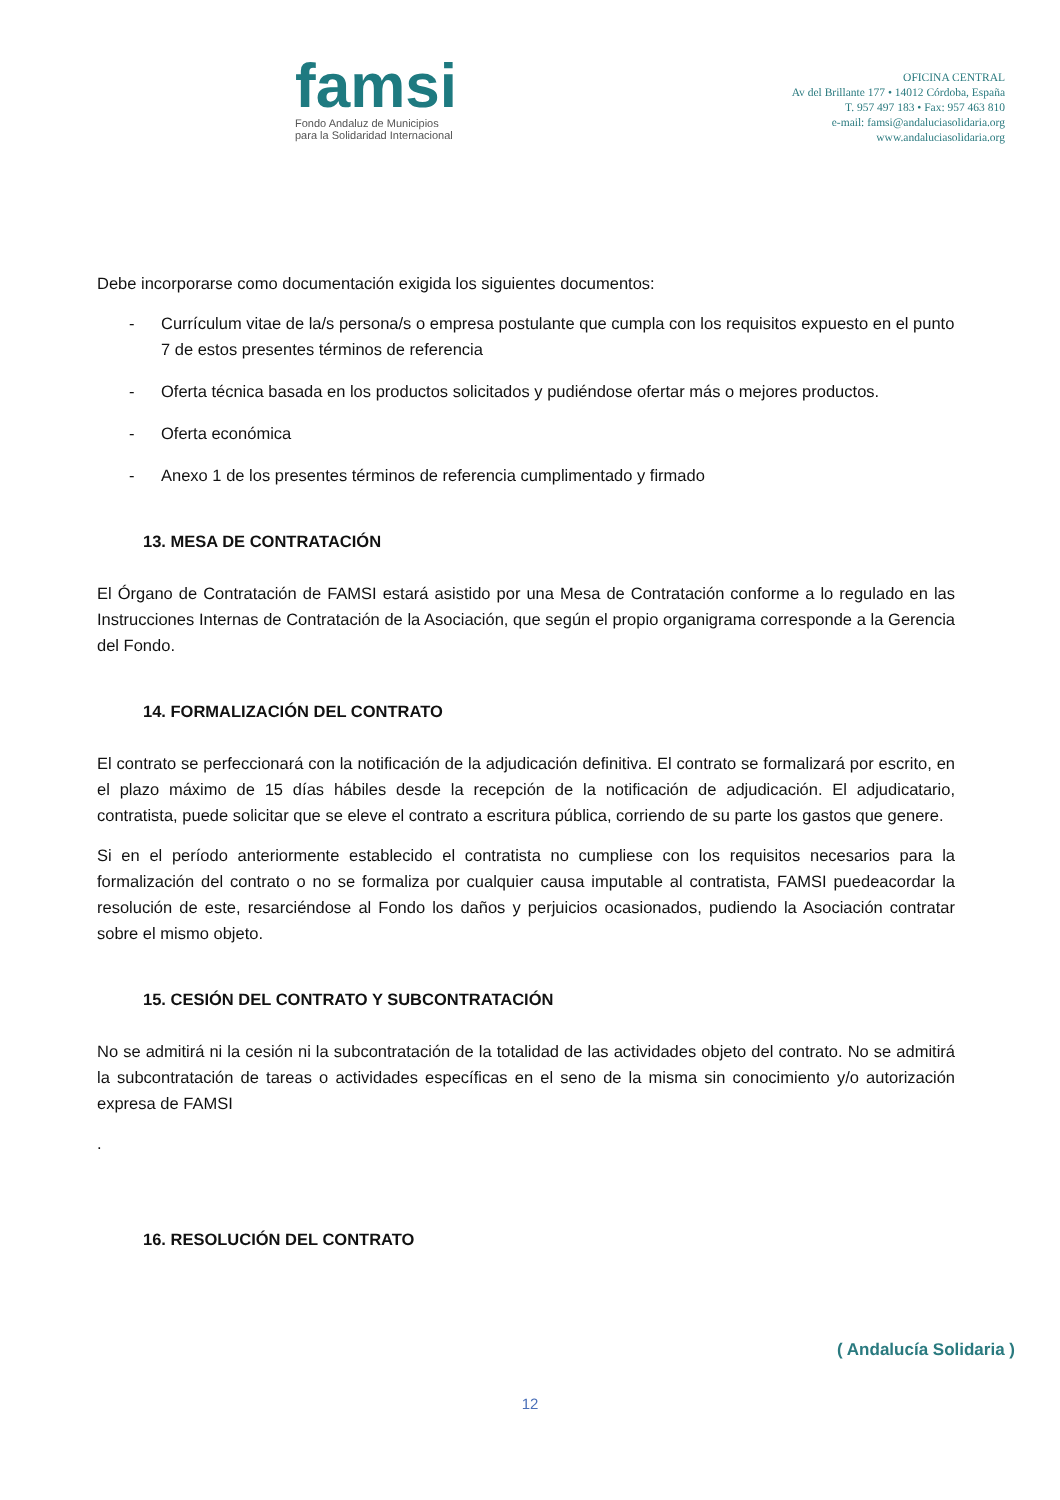famsi
Fondo Andaluz de Municipios
para la Solidaridad Internacional
OFICINA CENTRAL
Av del Brillante 177 • 14012 Córdoba, España
T. 957 497 183 • Fax: 957 463 810
e-mail: famsi@andaluciasolidaria.org
www.andaluciasolidaria.org
Debe incorporarse como documentación exigida los siguientes documentos:
- Currículum vitae de la/s persona/s o empresa postulante que cumpla con los requisitos expuesto en el punto 7 de estos presentes términos de referencia
- Oferta técnica basada en los productos solicitados y pudiéndose ofertar más o mejores productos.
- Oferta económica
- Anexo 1 de los presentes términos de referencia cumplimentado y firmado
13. MESA DE CONTRATACIÓN
El Órgano de Contratación de FAMSI estará asistido por una Mesa de Contratación conforme a lo regulado en las Instrucciones Internas de Contratación de la Asociación, que según el propio organigrama corresponde a la Gerencia del Fondo.
14. FORMALIZACIÓN DEL CONTRATO
El contrato se perfeccionará con la notificación de la adjudicación definitiva. El contrato se formalizará por escrito, en el plazo máximo de 15 días hábiles desde la recepción de la notificación de adjudicación. El adjudicatario, contratista, puede solicitar que se eleve el contrato a escritura pública, corriendo de su parte los gastos que genere.
Si en el período anteriormente establecido el contratista no cumpliese con los requisitos necesarios para la formalización del contrato o no se formaliza por cualquier causa imputable al contratista, FAMSI puedeacordar la resolución de este, resarciéndose al Fondo los daños y perjuicios ocasionados, pudiendo la Asociación contratar sobre el mismo objeto.
15. CESIÓN DEL CONTRATO Y SUBCONTRATACIÓN
No se admitirá ni la cesión ni la subcontratación de la totalidad de las actividades objeto del contrato. No se admitirá la subcontratación de tareas o actividades específicas en el seno de la misma sin conocimiento y/o autorización expresa de FAMSI
.
16. RESOLUCIÓN DEL CONTRATO
( Andalucía Solidaria )
12